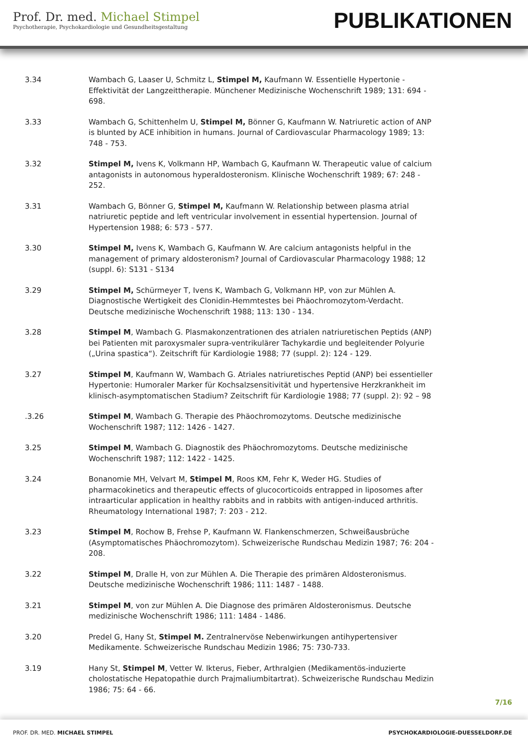Prof. Dr. med. Michael Stimpel
Psychotherapie, Psychokardiologie und Gesundheitsgestaltung
PUBLIKATIONEN
3.34 Wambach G, Laaser U, Schmitz L, Stimpel M, Kaufmann W. Essentielle Hypertonie - Effektivität der Langzeittherapie. Münchener Medizinische Wochenschrift 1989; 131: 694 - 698.
3.33 Wambach G, Schittenhelm U, Stimpel M, Bönner G, Kaufmann W. Natriuretic action of ANP is blunted by ACE inhibition in humans. Journal of Cardiovascular Pharmacology 1989; 13: 748 - 753.
3.32 Stimpel M, Ivens K, Volkmann HP, Wambach G, Kaufmann W. Therapeutic value of calcium antagonists in autonomous hyperaldosteronism. Klinische Wochenschrift 1989; 67: 248 - 252.
3.31 Wambach G, Bönner G, Stimpel M, Kaufmann W. Relationship between plasma atrial natriuretic peptide and left ventricular involvement in essential hypertension. Journal of Hypertension 1988; 6: 573 - 577.
3.30 Stimpel M, Ivens K, Wambach G, Kaufmann W. Are calcium antagonists helpful in the management of primary aldosteronism? Journal of Cardiovascular Pharmacology 1988; 12 (suppl. 6): S131 - S134
3.29 Stimpel M, Schürmeyer T, Ivens K, Wambach G, Volkmann HP, von zur Mühlen A. Diagnostische Wertigkeit des Clonidin-Hemmtestes bei Phäochromozytom-Verdacht. Deutsche medizinische Wochenschrift 1988; 113: 130 - 134.
3.28 Stimpel M, Wambach G. Plasmakonzentrationen des atrialen natriuretischen Peptids (ANP) bei Patienten mit paroxysmaler supra-ventrikulärer Tachykardie und begleitender Polyurie („Urina spastica“). Zeitschrift für Kardiologie 1988; 77 (suppl. 2): 124 - 129.
3.27 Stimpel M, Kaufmann W, Wambach G. Atriales natriuretisches Peptid (ANP) bei essentieller Hypertonie: Humoraler Marker für Kochsalzsensitivität und hypertensive Herzkrankheit im klinisch-asymptomatischen Stadium? Zeitschrift für Kardiologie 1988; 77 (suppl. 2): 92 – 98
.3.26 Stimpel M, Wambach G. Therapie des Phäochromozytoms. Deutsche medizinische Wochenschrift 1987; 112: 1426 - 1427.
3.25 Stimpel M, Wambach G. Diagnostik des Phäochromozytoms. Deutsche medizinische Wochenschrift 1987; 112: 1422 - 1425.
3.24 Bonanomie MH, Velvart M, Stimpel M, Roos KM, Fehr K, Weder HG. Studies of pharmacokinetics and therapeutic effects of glucocorticoids entrapped in liposomes after intraarticular application in healthy rabbits and in rabbits with antigen-induced arthritis. Rheumatology International 1987; 7: 203 - 212.
3.23 Stimpel M, Rochow B, Frehse P, Kaufmann W. Flankenschmerzen, Schweißausbrüche (Asymptomatisches Phäochromozytom). Schweizerische Rundschau Medizin 1987; 76: 204 - 208.
3.22 Stimpel M, Dralle H, von zur Mühlen A. Die Therapie des primären Aldosteronismus. Deutsche medizinische Wochenschrift 1986; 111: 1487 - 1488.
3.21 Stimpel M, von zur Mühlen A. Die Diagnose des primären Aldosteronismus. Deutsche medizinische Wochenschrift 1986; 111: 1484 - 1486.
3.20 Predel G, Hany St, Stimpel M. Zentralnervöse Nebenwirkungen antihypertensiver Medikamente. Schweizerische Rundschau Medizin 1986; 75: 730-733.
3.19 Hany St, Stimpel M, Vetter W. Ikterus, Fieber, Arthralgien (Medikamentös-induzierte cholostatische Hepatopathie durch Prajmaliumbitartrat). Schweizerische Rundschau Medizin 1986; 75: 64 - 66.
7/16
PROF. DR. MED. MICHAEL STIMPEL PSYCHOKARDIOLOGIE-DUESSELDORF.DE